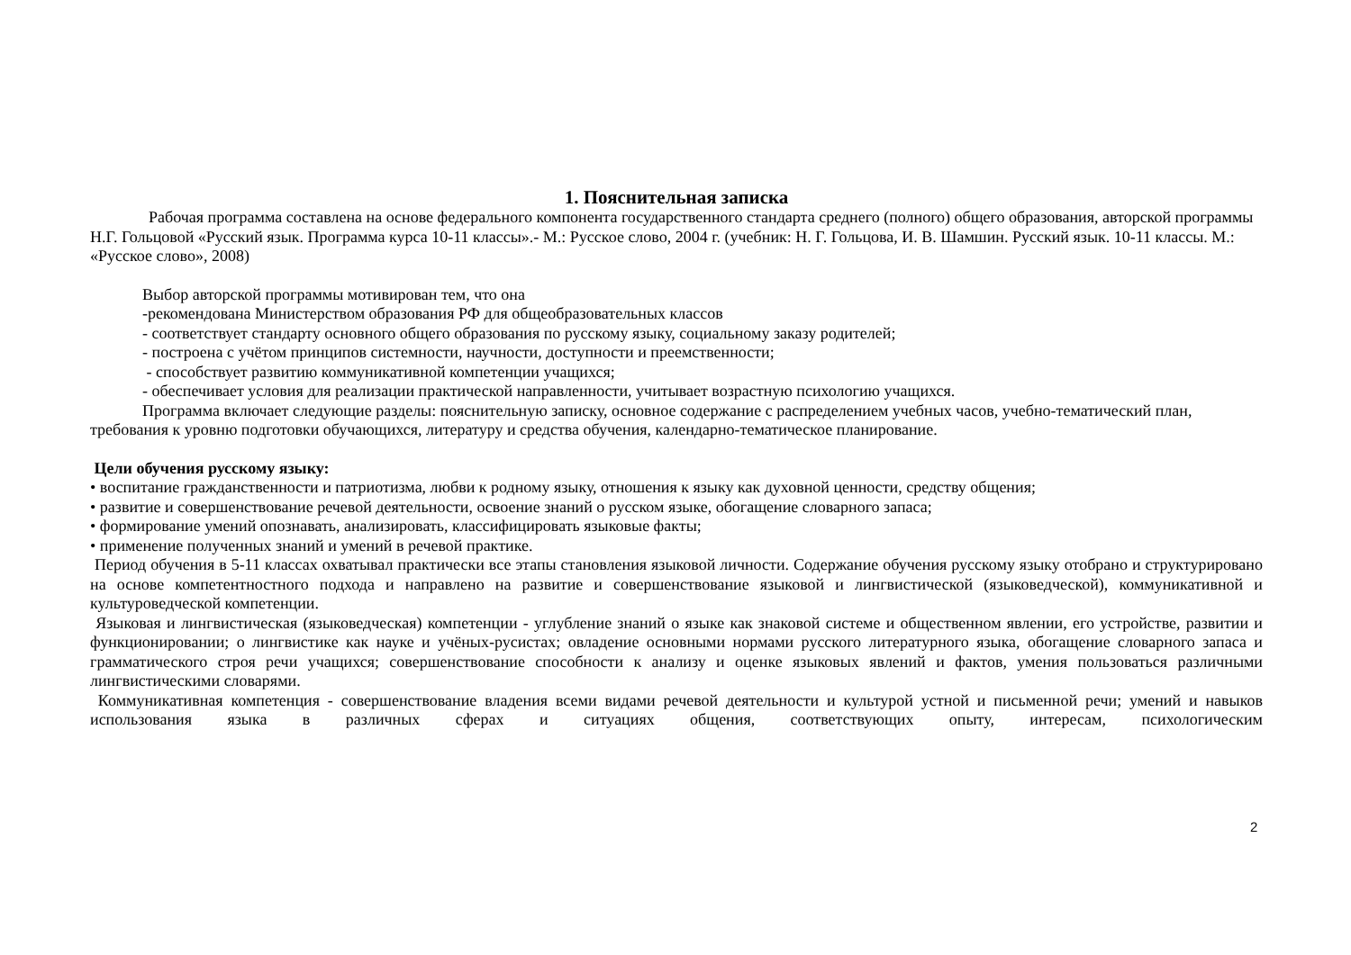1. Пояснительная записка
Рабочая программа составлена на основе федерального компонента государственного стандарта среднего (полного) общего образования, авторской программы Н.Г. Гольцовой «Русский язык. Программа курса 10-11 классы».- М.: Русское слово, 2004 г. (учебник: Н. Г. Гольцова, И. В. Шамшин. Русский язык. 10-11 классы. М.: «Русское слово», 2008)
Выбор авторской программы мотивирован тем, что она
-рекомендована Министерством образования РФ для общеобразовательных классов
- соответствует стандарту основного общего образования по русскому языку, социальному заказу родителей;
- построена с учётом принципов системности, научности, доступности и преемственности;
- способствует развитию коммуникативной компетенции учащихся;
- обеспечивает условия для реализации практической направленности, учитывает возрастную психологию учащихся.
Программа включает следующие разделы: пояснительную записку, основное содержание с распределением учебных часов, учебно-тематический план, требования к уровню подготовки обучающихся, литературу и средства обучения, календарно-тематическое планирование.
Цели обучения русскому языку:
• воспитание гражданственности и патриотизма, любви к родному языку, отношения к языку как духовной ценности, средству общения;
• развитие и совершенствование речевой деятельности, освоение знаний о русском языке, обогащение словарного запаса;
• формирование умений опознавать, анализировать, классифицировать языковые факты;
• применение полученных знаний и умений в речевой практике.
Период обучения в 5-11 классах охватывал практически все этапы становления языковой личности. Содержание обучения русскому языку отобрано и структурировано на основе компетентностного подхода и направлено на развитие и совершенствование языковой и лингвистической (языковедческой), коммуникативной и культуроведческой компетенции.
Языковая и лингвистическая (языковедческая) компетенции - углубление знаний о языке как знаковой системе и общественном явлении, его устройстве, развитии и функционировании; о лингвистике как науке и учёных-русистах; овладение основными нормами русского литературного языка, обогащение словарного запаса и грамматического строя речи учащихся; совершенствование способности к анализу и оценке языковых явлений и фактов, умения пользоваться различными лингвистическими словарями.
Коммуникативная компетенция - совершенствование владения всеми видами речевой деятельности и культурой устной и письменной речи; умений и навыков использования языка в различных сферах и ситуациях общения, соответствующих опыту, интересам, психологическим
2